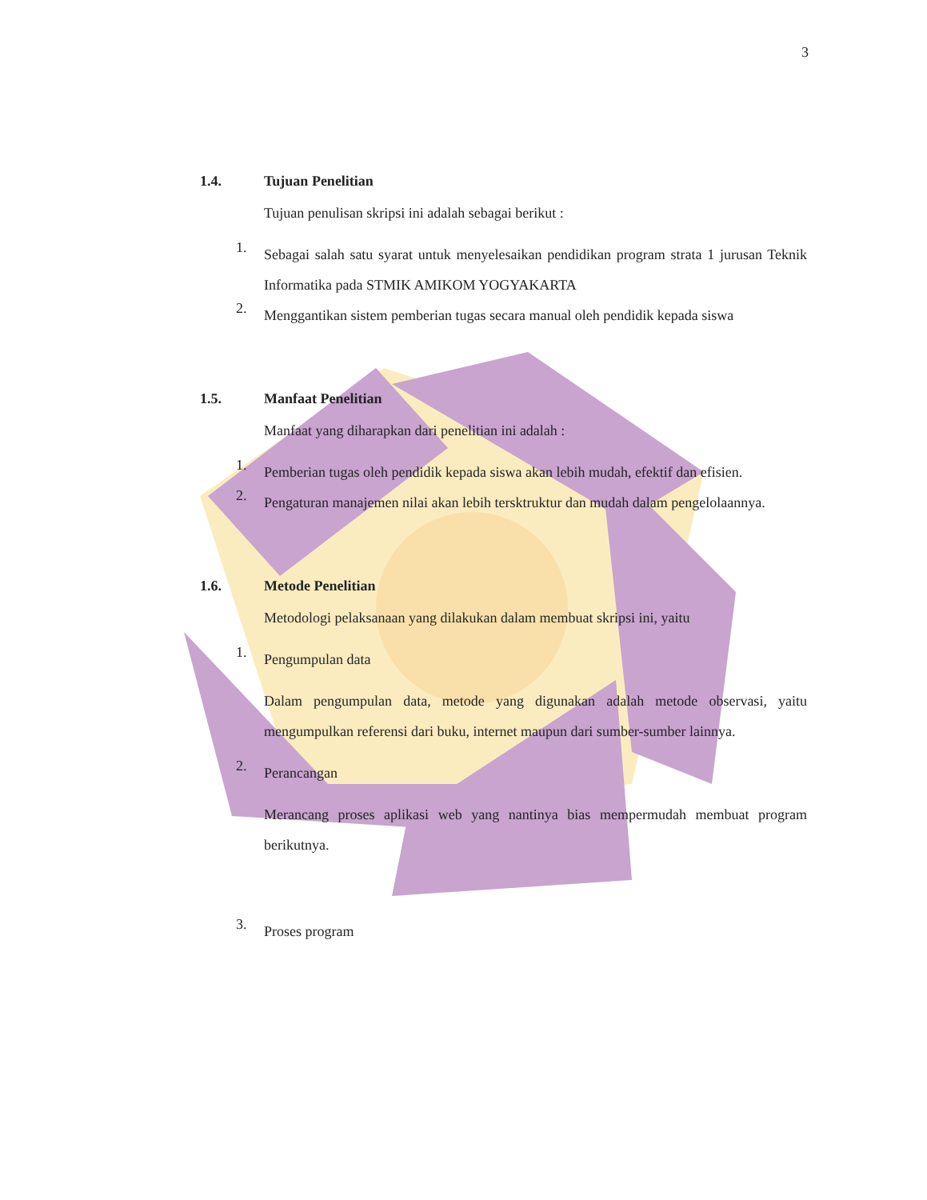3
1.4. Tujuan Penelitian
Tujuan penulisan skripsi ini adalah sebagai berikut :
1.
Sebagai salah satu syarat untuk menyelesaikan pendidikan program strata 1 jurusan Teknik Informatika pada STMIK AMIKOM YOGYAKARTA
2.
Menggantikan sistem pemberian tugas secara manual oleh pendidik kepada siswa
1.5. Manfaat Penelitian
Manfaat yang diharapkan dari penelitian ini adalah :
1.
Pemberian tugas oleh pendidik kepada siswa akan lebih mudah, efektif dan efisien.
2.
Pengaturan manajemen nilai akan lebih tersktruktur dan mudah dalam pengelolaannya.
1.6. Metode Penelitian
Metodologi pelaksanaan yang dilakukan dalam membuat skripsi ini, yaitu
1.
Pengumpulan data
Dalam pengumpulan data, metode yang digunakan adalah metode observasi, yaitu mengumpulkan referensi dari buku, internet maupun dari sumber-sumber lainnya.
2.
Perancangan
Merancang proses aplikasi web yang nantinya bias mempermudah membuat program berikutnya.
3.
Proses program